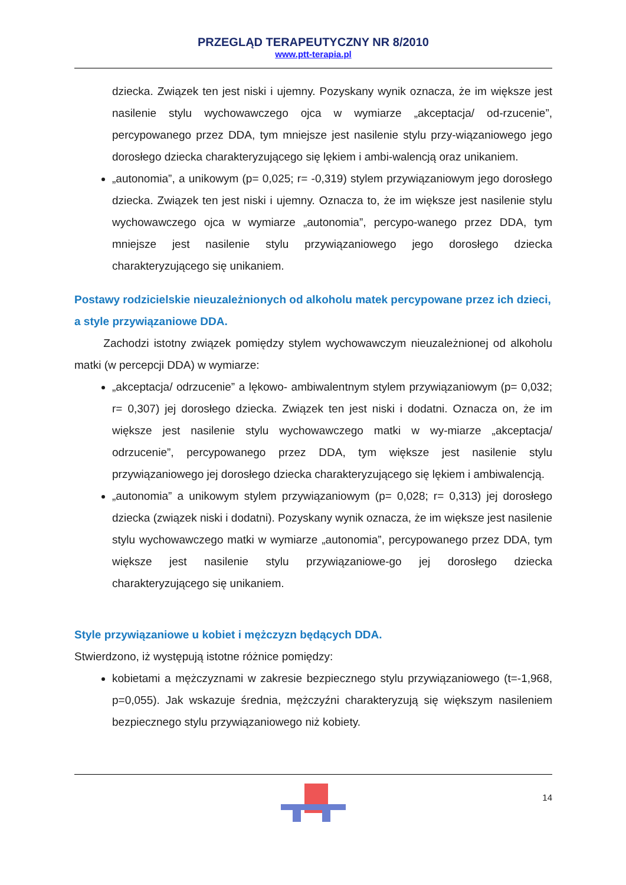PRZEGLĄD TERAPEUTYCZNY NR 8/2010
www.ptt-terapia.pl
dziecka. Związek ten jest niski i ujemny. Pozyskany wynik oznacza, że im większe jest nasilenie stylu wychowawczego ojca w wymiarze „akceptacja/ od-rzucenie”, percypowanego przez DDA, tym mniejsze jest nasilenie stylu przy-wiązaniowego jego dorosłego dziecka charakteryzującego się lękiem i ambi-walencją oraz unikaniem.
„autonomia”, a unikowym (p= 0,025; r= -0,319) stylem przywiązaniowym jego dorosłego dziecka. Związek ten jest niski i ujemny. Oznacza to, że im większe jest nasilenie stylu wychowawczego ojca w wymiarze „autonomia”, percypo-wanego przez DDA, tym mniejsze jest nasilenie stylu przywiązaniowego jego dorosłego dziecka charakteryzującego się unikaniem.
Postawy rodzicielskie nieuzależnionych od alkoholu matek percypowane przez ich dzieci, a style przywiązaniowe DDA.
Zachodzi istotny związek pomiędzy stylem wychowawczym nieuzależnionej od alkoholu matki (w percepcji DDA) w wymiarze:
„akceptacja/ odrzucenie” a lękowo- ambiwalentnym stylem przywiązaniowym (p= 0,032; r= 0,307) jej dorosłego dziecka. Związek ten jest niski i dodatni. Oznacza on, że im większe jest nasilenie stylu wychowawczego matki w wy-miarze „akceptacja/ odrzucenie”, percypowanego przez DDA, tym większe jest nasilenie stylu przywiązaniowego jej dorosłego dziecka charakteryzującego się lękiem i ambiwalencją.
„autonomia” a unikowym stylem przywiązaniowym (p= 0,028; r= 0,313) jej dorosłego dziecka (związek niski i dodatni). Pozyskany wynik oznacza, że im większe jest nasilenie stylu wychowawczego matki w wymiarze „autonomia”, percypowanego przez DDA, tym większe jest nasilenie stylu przywiązaniowe-go jej dorosłego dziecka charakteryzującego się unikaniem.
Style przywiązaniowe u kobiet i mężczyzn będących DDA.
Stwierdzono, iż występują istotne różnice pomiędzy:
kobietami a mężczyznami w zakresie bezpiecznego stylu przywiązaniowego (t=-1,968, p=0,055). Jak wskazuje średnia, mężczyźni charakteryzują się większym nasileniem bezpiecznego stylu przywiązaniowego niż kobiety.
14